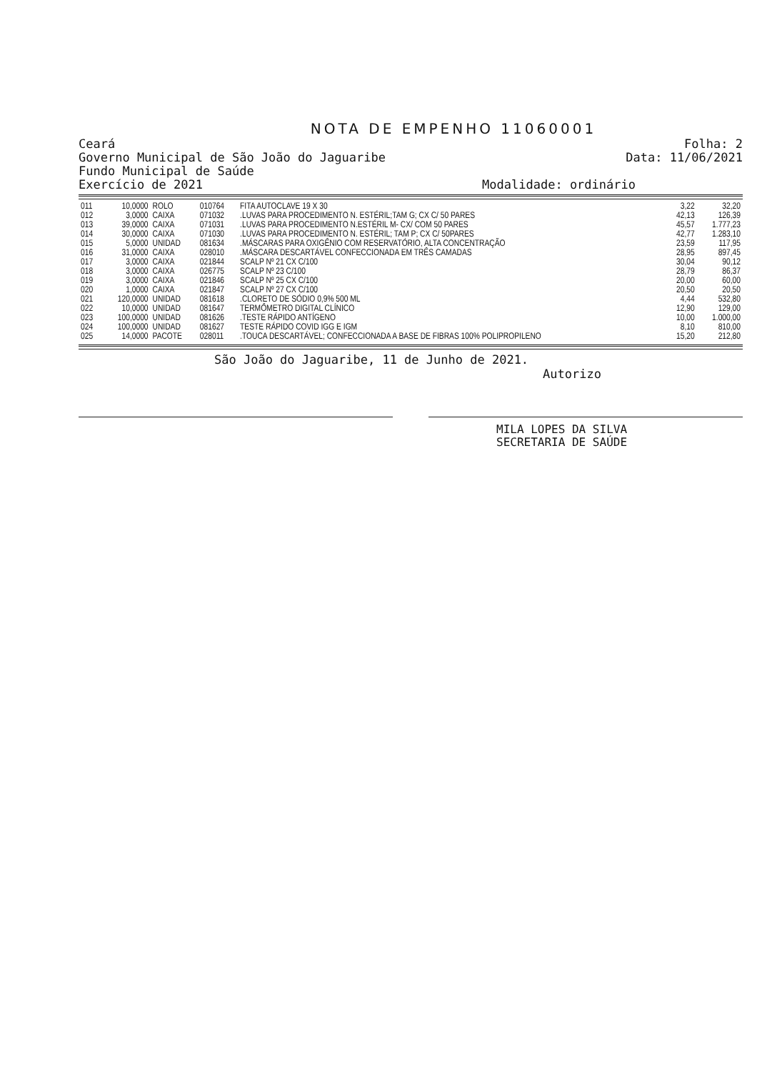NOTA DE EMPENHO 11060001
Ceará
Governo Municipal de São João do Jaguaribe
Fundo Municipal de Saúde
Exercício de 2021
Folha: 2
Data: 11/06/2021
Modalidade: ordinário
| 011 | 10,0000 | ROLO | 010764 | FITA AUTOCLAVE 19 X 30 | 3,22 | 32,20 |
| 012 | 3,0000 | CAIXA | 071032 | .LUVAS PARA PROCEDIMENTO N. ESTÉRIL;TAM G; CX C/ 50 PARES | 42,13 | 126,39 |
| 013 | 39,0000 | CAIXA | 071031 | .LUVAS PARA PROCEDIMENTO N.ESTÉRIL M- CX/ COM 50 PARES | 45,57 | 1.777,23 |
| 014 | 30,0000 | CAIXA | 071030 | .LUVAS PARA PROCEDIMENTO N. ESTÉRIL; TAM P; CX C/ 50PARES | 42,77 | 1.283,10 |
| 015 | 5,0000 | UNIDAD | 081634 | .MÁSCARAS PARA OXIGÊNIO COM RESERVATÓRIO, ALTA CONCENTRAÇÃO | 23,59 | 117,95 |
| 016 | 31,0000 | CAIXA | 028010 | .MÁSCARA DESCARTÁVEL CONFECCIONADA EM TRÊS CAMADAS | 28,95 | 897,45 |
| 017 | 3,0000 | CAIXA | 021844 | SCALP Nº 21 CX C/100 | 30,04 | 90,12 |
| 018 | 3,0000 | CAIXA | 026775 | SCALP Nº 23 C/100 | 28,79 | 86,37 |
| 019 | 3,0000 | CAIXA | 021846 | SCALP Nº 25 CX C/100 | 20,00 | 60,00 |
| 020 | 1,0000 | CAIXA | 021847 | SCALP Nº 27 CX C/100 | 20,50 | 20,50 |
| 021 | 120,0000 | UNIDAD | 081618 | .CLORETO DE SÓDIO 0,9% 500 ML | 4,44 | 532,80 |
| 022 | 10,0000 | UNIDAD | 081647 | TERMÔMETRO DIGITAL CLÍNICO | 12,90 | 129,00 |
| 023 | 100,0000 | UNIDAD | 081626 | .TESTE RÁPIDO ANTÍGENO | 10,00 | 1.000,00 |
| 024 | 100,0000 | UNIDAD | 081627 | TESTE RÁPIDO COVID IGG E IGM | 8,10 | 810,00 |
| 025 | 14,0000 | PACOTE | 028011 | .TOUCA DESCARTÁVEL; CONFECCIONADA A BASE DE FIBRAS 100% POLIPROPILENO | 15,20 | 212,80 |
São João do Jaguaribe, 11 de Junho de 2021.
Autorizo
MILA LOPES DA SILVA
SECRETARIA DE SAÚDE